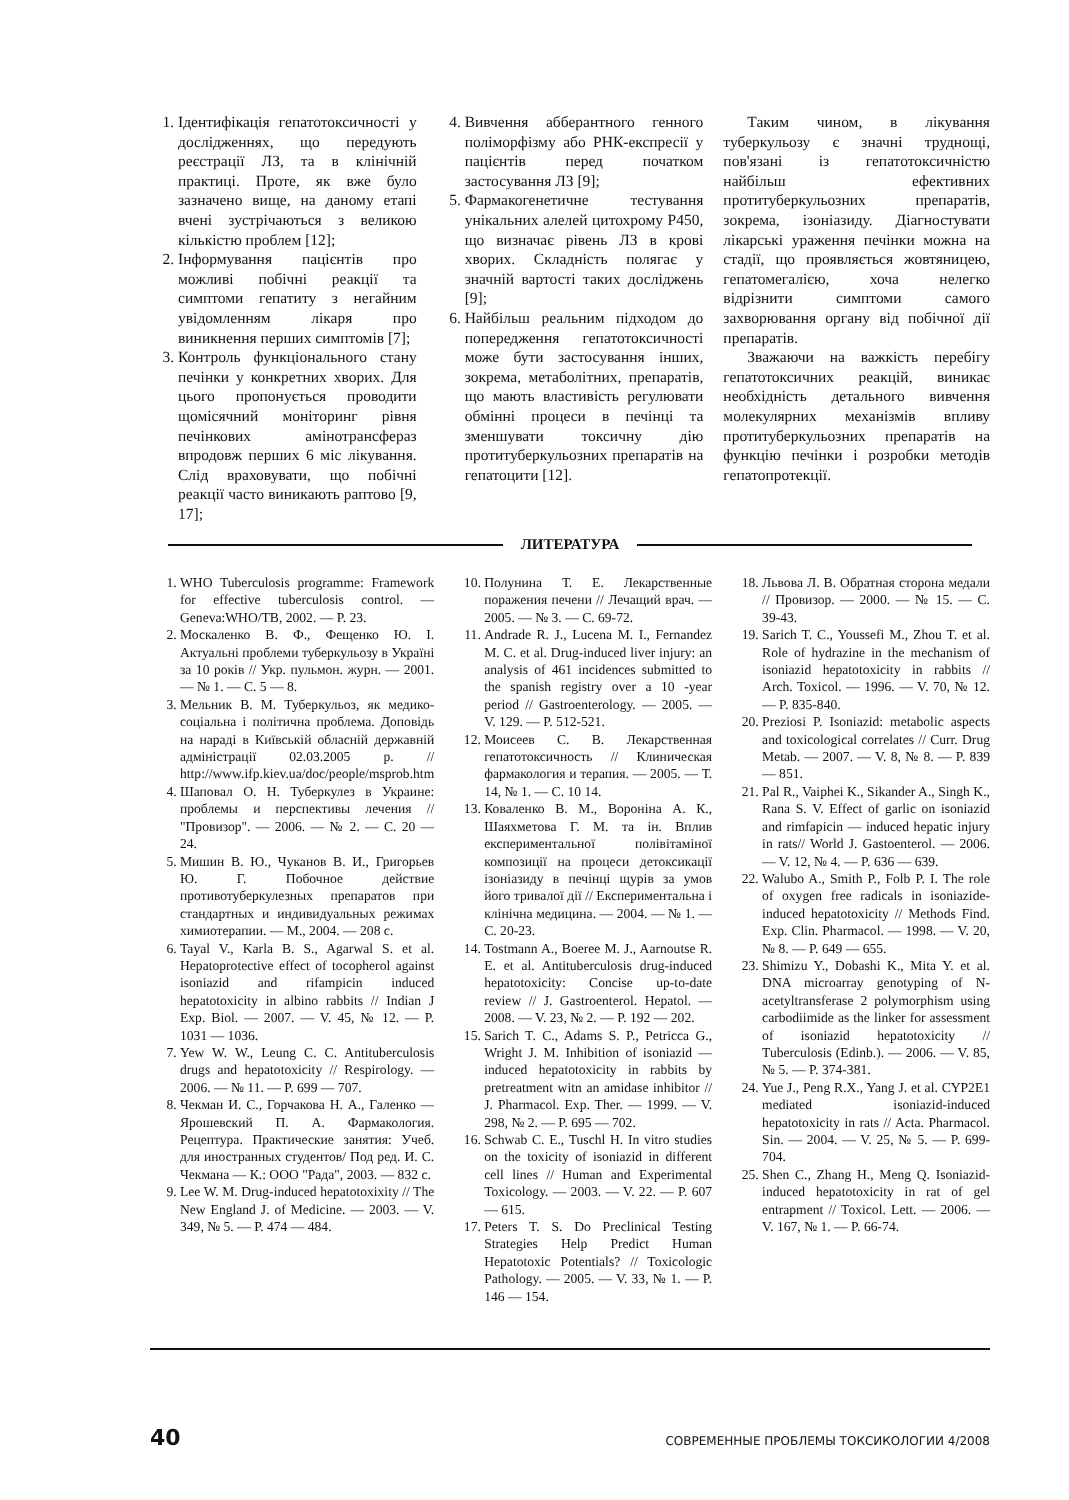1. Ідентифікація гепатотоксичності у дослідженнях, що передують реєстрації ЛЗ, та в клінічній практиці. Проте, як вже було зазначено вище, на даному етапі вчені зустрічаються з великою кількістю проблем [12];
2. Інформування пацієнтів про можливі побічні реакції та симптоми гепатиту з негайним увідомленням лікаря про виникнення перших симптомів [7];
3. Контроль функціонального стану печінки у конкретних хворих. Для цього пропонується проводити щомісячний моніторинг рівня печінкових амінотрансфераз впродовж перших 6 міс лікування. Слід враховувати, що побічні реакції часто виникають раптово [9, 17];
4. Вивчення абберантного генного поліморфізму або РНК-експресії у пацієнтів перед початком застосування ЛЗ [9];
5. Фармакогенетичне тестування унікальних алелей цитохрому Р450, що визначає рівень ЛЗ в крові хворих. Складність полягає у значній вартості таких досліджень [9];
6. Найбільш реальним підходом до попередження гепатотоксичності може бути застосування інших, зокрема, метаболітних, препаратів, що мають властивість регулювати обмінні процеси в печінці та зменшувати токсичну дію протитуберкульозних препаратів на гепатоцити [12].
Таким чином, в лікування туберкульозу є значні труднощі, пов'язані із гепатотоксичністю найбільш ефективних протитуберкульозних препаратів, зокрема, ізоніазиду. Діагностувати лікарські ураження печінки можна на стадії, що проявляється жовтяницею, гепатомегалією, хоча нелегко відрізнити симптоми самого захворювання органу від побічної дії препаратів.
Зважаючи на важкість перебігу гепатотоксичних реакцій, виникає необхідність детального вивчення молекулярних механізмів впливу протитуберкульозних препаратів на функцію печінки і розробки методів гепатопротекції.
ЛИТЕРАТУРА
1. WHO Tuberculosis programme: Framework for effective tuberculosis control. — Geneva:WHO/TB, 2002. — P. 23.
2. Москаленко В. Ф., Фещенко Ю. І. Актуальні проблеми туберкульозу в Україні за 10 років // Укр. пульмон. журн. — 2001. — № 1. — С. 5 — 8.
3. Мельник В. М. Туберкульоз, як медико-соціальна і політична проблема. Доповідь на нараді в Київській обласній державній адміністрації 02.03.2005 р. // http://www.ifp.kiev.ua/doc/people/msprob.htm
4. Шаповал О. Н. Туберкулез в Украине: проблемы и перспективы лечения // "Провизор". — 2006. — № 2. — С. 20 — 24.
5. Мишин В. Ю., Чуканов В. И., Григорьев Ю. Г. Побочное действие противотуберкулезных препаратов при стандартных и индивидуальных режимах химиотерапии. — М., 2004. — 208 с.
6. Tayal V., Karla B. S., Agarwal S. et al. Hepatoprotective effect of tocopherol against isoniazid and rifampicin induced hepatotoxicity in albino rabbits // Indian J Exp. Biol. — 2007. — V. 45, № 12. — P. 1031 — 1036.
7. Yew W. W., Leung C. C. Antituberculosis drugs and hepatotoxicity // Respirology. — 2006. — № 11. — P. 699 — 707.
8. Чекман И. С., Горчакова Н. А., Галенко — Ярошевский П. А. Фармакология. Рецептура. Практические занятия: Учеб. для иностранных студентов/ Под ред. И. С. Чекмана — К.: ООО "Рада", 2003. — 832 с.
9. Lee W. M. Drug-induced hepatotoxixity // The New England J. of Medicine. — 2003. — V. 349, № 5. — P. 474 — 484.
10. Полунина Т. Е. Лекарственные поражения печени // Лечащий врач. — 2005. — № 3. — С. 69-72.
11. Andrade R. J., Lucena M. I., Fernandez M. C. et al. Drug-induced liver injury: an analysis of 461 incidences submitted to the spanish registry over a 10 -year period // Gastroenterology. — 2005. — V. 129. — P. 512-521.
12. Моисеев С. В. Лекарственная гепатотоксичность // Клиническая фармакология и терапия. — 2005. — Т. 14, № 1. — С. 10 14.
13. Коваленко В. М., Вороніна А. К., Шаяхметова Г. М. та ін. Вплив експериментальної полівітаміної композиції на процеси детоксикації ізоніазиду в печінці щурів за умов його тривалої дії // Експериментальна і клінічна медицина. — 2004. — № 1. — С. 20-23.
14. Tostmann A., Boeree M. J., Aarnoutse R. E. et al. Antituberculosis drug-induced hepatotoxicity: Concise up-to-date review // J. Gastroenterol. Hepatol. — 2008. — V. 23, № 2. — P. 192 — 202.
15. Sarich T. C., Adams S. P., Petricca G., Wright J. M. Inhibition of isoniazid — induced hepatotoxicity in rabbits by pretreatment witn an amidase inhibitor // J. Pharmacol. Exp. Ther. — 1999. — V. 298, № 2. — P. 695 — 702.
16. Schwab C. E., Tuschl H. In vitro studies on the toxicity of isoniazid in different cell lines // Human and Experimental Toxicology. — 2003. — V. 22. — P. 607 — 615.
17. Peters T. S. Do Preclinical Testing Strategies Help Predict Human Hepatotoxic Potentials? // Toxicologic Pathology. — 2005. — V. 33, № 1. — P. 146 — 154.
18. Львова Л. В. Обратная сторона медали // Провизор. — 2000. — № 15. — С. 39-43.
19. Sarich T. C., Youssefi M., Zhou T. et al. Role of hydrazine in the mechanism of isoniazid hepatotoxicity in rabbits // Arch. Toxicol. — 1996. — V. 70, № 12. — P. 835-840.
20. Preziosi P. Isoniazid: metabolic aspects and toxicological correlates // Curr. Drug Metab. — 2007. — V. 8, № 8. — P. 839 — 851.
21. Pal R., Vaiphei K., Sikander A., Singh K., Rana S. V. Effect of garlic on isoniazid and rimfapicin — induced hepatic injury in rats// World J. Gastoenterol. — 2006. — V. 12, № 4. — P. 636 — 639.
22. Walubo A., Smith P., Folb P. I. The role of oxygen free radicals in isoniazide-induced hepatotoxicity // Methods Find. Exp. Clin. Pharmacol. — 1998. — V. 20, № 8. — P. 649 — 655.
23. Shimizu Y., Dobashi K., Mita Y. et al. DNA microarray genotyping of N-acetyltransferase 2 polymorphism using carbodiimide as the linker for assessment of isoniazid hepatotoxicity // Tuberculosis (Edinb.). — 2006. — V. 85, № 5. — P. 374-381.
24. Yue J., Peng R.X., Yang J. et al. CYP2E1 mediated isoniazid-induced hepatotoxicity in rats // Acta. Pharmacol. Sin. — 2004. — V. 25, № 5. — P. 699-704.
25. Shen C., Zhang H., Meng Q. Isoniazid-induced hepatotoxicity in rat of gel entrapment // Toxicol. Lett. — 2006. — V. 167, № 1. — P. 66-74.
40 СОВРЕМЕННЫЕ ПРОБЛЕМЫ ТОКСИКОЛОГИИ 4/2008